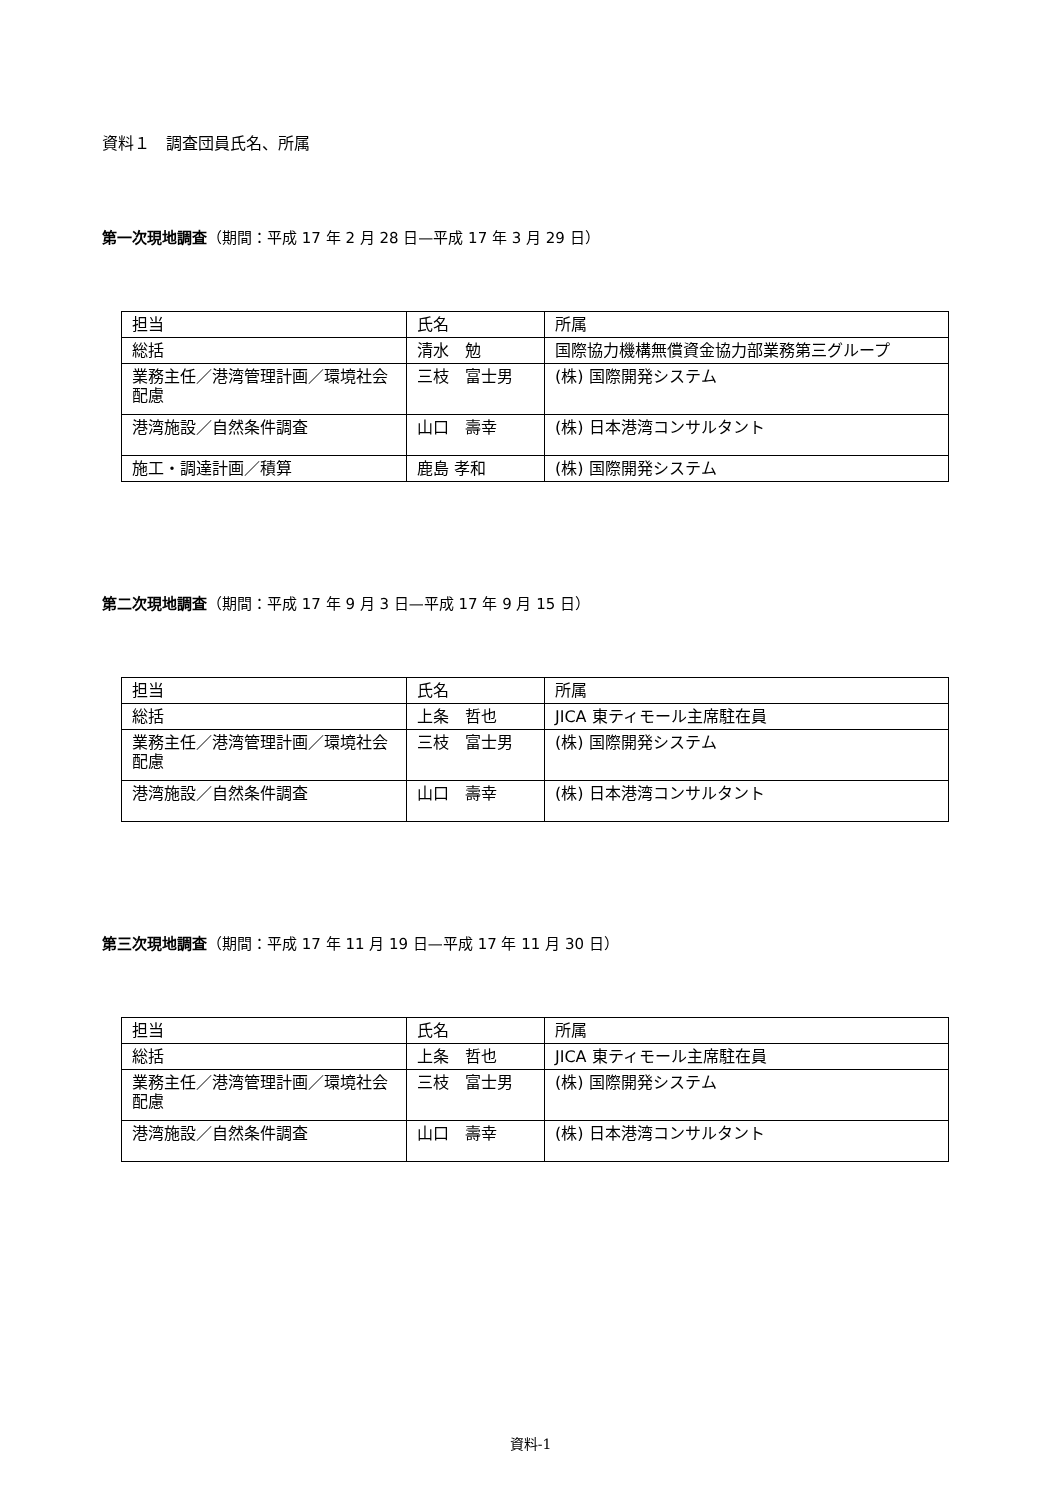資料１　調査団員氏名、所属
第一次現地調査（期間：平成 17 年 2 月 28 日—平成 17 年 3 月 29 日）
| 担当 | 氏名 | 所属 |
| 総括 | 清水 勉 | 国際協力機構無償資金協力部業務第三グループ |
| 業務主任／港湾管理計画／環境社会配慮 | 三枝 富士男 | (株) 国際開発システム |
| 港湾施設／自然条件調査 | 山口 壽幸 | (株) 日本港湾コンサルタント |
| 施工・調達計画／積算 | 鹿島 孝和 | (株) 国際開発システム |
第二次現地調査（期間：平成 17 年 9 月 3 日—平成 17 年 9 月 15 日）
| 担当 | 氏名 | 所属 |
| 総括 | 上条 哲也 | JICA 東ティモール主席駐在員 |
| 業務主任／港湾管理計画／環境社会配慮 | 三枝 富士男 | (株) 国際開発システム |
| 港湾施設／自然条件調査 | 山口 壽幸 | (株) 日本港湾コンサルタント |
第三次現地調査（期間：平成 17 年 11 月 19 日—平成 17 年 11 月 30 日）
| 担当 | 氏名 | 所属 |
| 総括 | 上条 哲也 | JICA 東ティモール主席駐在員 |
| 業務主任／港湾管理計画／環境社会配慮 | 三枝 富士男 | (株) 国際開発システム |
| 港湾施設／自然条件調査 | 山口 壽幸 | (株) 日本港湾コンサルタント |
資料-1